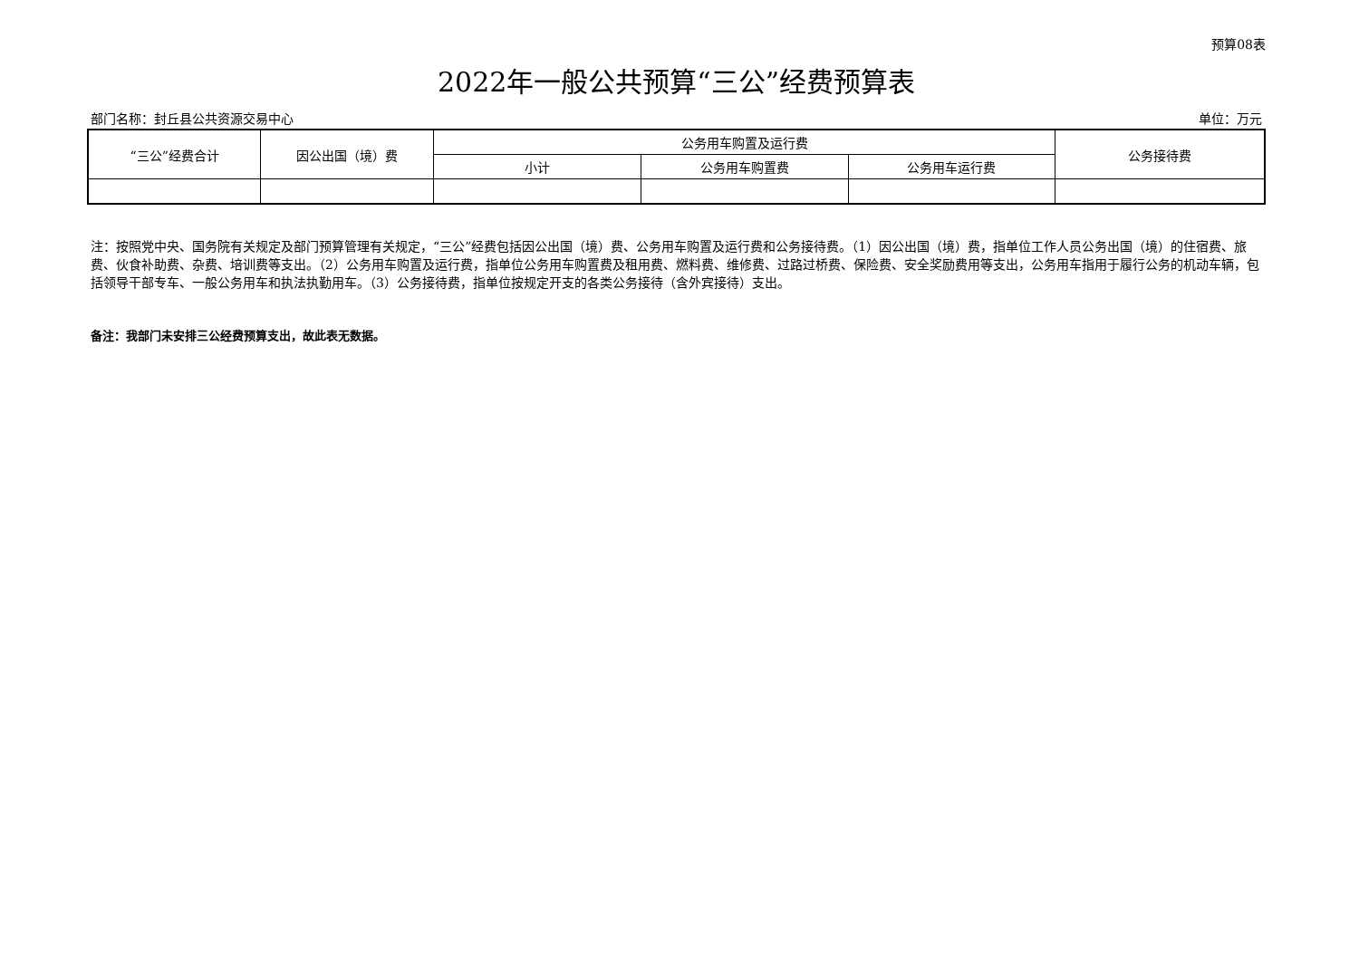预算08表
2022年一般公共预算“三公”经费预算表
部门名称：封丘县公共资源交易中心 单位：万元
| “三公”经费合计 | 因公出国（境）费 | 公务用车购置及运行费 | | | 公务接待费 |
| --- | --- | --- | --- | --- | --- |
| | | 小计 | 公务用车购置费 | 公务用车运行费 | |
注：按照党中央、国务院有关规定及部门预算管理有关规定，“三公”经费包括因公出国（境）费、公务用车购置及运行费和公务接待费。（1）因公出国（境）费，指单位工作人员公务出国（境）的住宿费、旅费、伙食补助费、杂费、培训费等支出。（2）公务用车购置及运行费，指单位公务用车购置费及租用费、燃料费、维修费、过路过桥费、保险费、安全奖励费用等支出，公务用车指用于履行公务的机动车辆，包括领导干部专车、一般公务用车和执法执勤用车。（3）公务接待费，指单位按规定开支的各类公务接待（含外宾接待）支出。
备注：我部门未安排三公经费预算支出，故此表无数据。